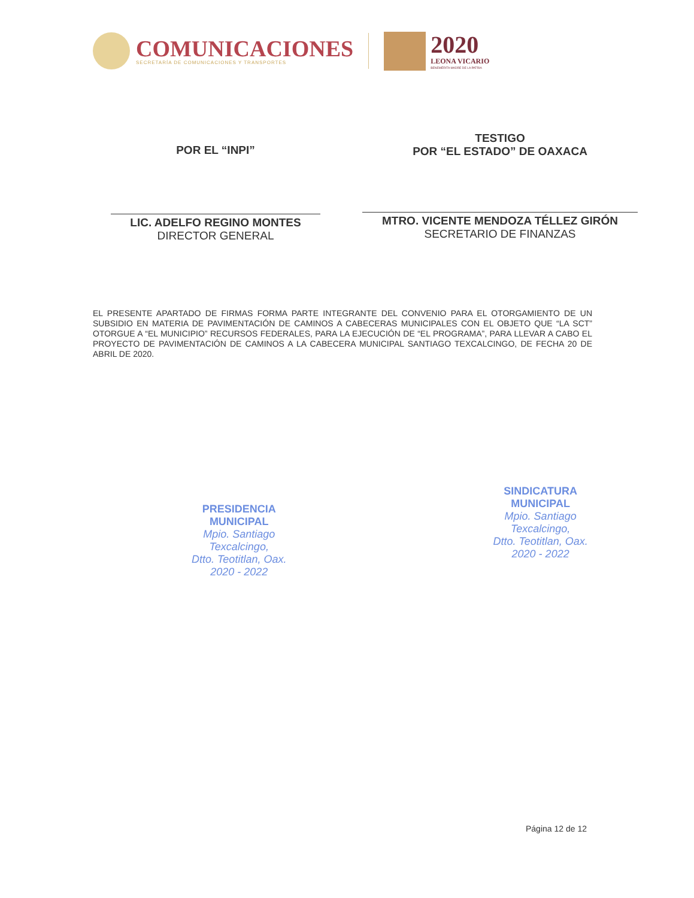COMUNICACIONES
SECRETARÍA DE COMUNICACIONES Y TRANSPORTES
2020
LEONA VICARIO
BENEMÉRITA MADRE DE LA PATRIA
POR EL “INPI”
LIC. ADELFO REGINO MONTES
DIRECTOR GENERAL
TESTIGO
POR “EL ESTADO” DE OAXACA
MTRO. VICENTE MENDOZA TÉLLEZ GIRÓN
SECRETARIO DE FINANZAS
EL PRESENTE APARTADO DE FIRMAS FORMA PARTE INTEGRANTE DEL CONVENIO PARA EL OTORGAMIENTO DE UN SUBSIDIO EN MATERIA DE PAVIMENTACIÓN DE CAMINOS A CABECERAS MUNICIPALES CON EL OBJETO QUE “LA SCT” OTORGUE A “EL MUNICIPIO” RECURSOS FEDERALES, PARA LA EJECUCIÓN DE “EL PROGRAMA”, PARA LLEVAR A CABO EL PROYECTO DE PAVIMENTACIÓN DE CAMINOS A LA CABECERA MUNICIPAL SANTIAGO TEXCALCINGO, DE FECHA 20 DE ABRIL DE 2020.
PRESIDENCIA
MUNICIPAL
Mpio. Santiago
Texcalcingo,
Dtto. Teotitlan, Oax.
2020 - 2022
SINDICATURA
MUNICIPAL
Mpio. Santiago
Texcalcingo,
Dtto. Teotitlan, Oax.
2020 - 2022
Página 12 de 12